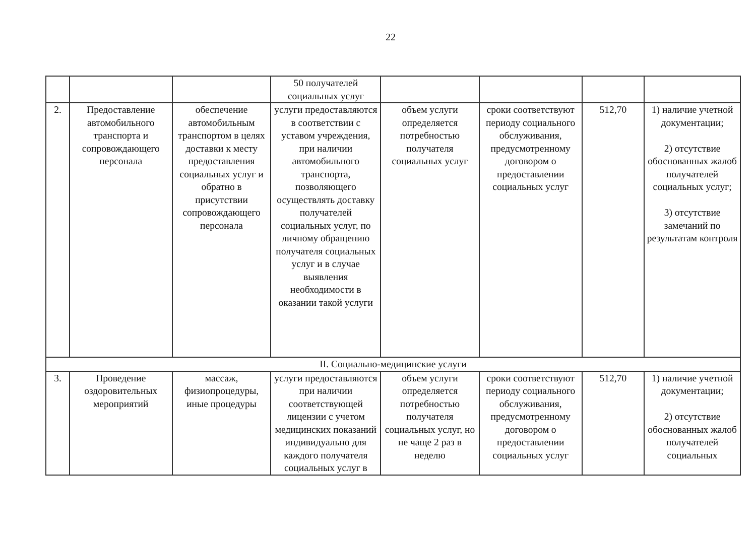22
| | | | 50 получателей социальных услуг | | | | |
| 2. | Предоставление автомобильного транспорта и сопровождающего персонала | обеспечение автомобильным транспортом в целях доставки к месту предоставления социальных услуг и обратно в присутствии сопровождающего персонала | услуги предоставляются в соответствии с уставом учреждения, при наличии автомобильного транспорта, позволяющего осуществлять доставку получателей социальных услуг, по личному обращению получателя социальных услуг и в случае выявления необходимости в оказании такой услуги | объем услуги определяется потребностью получателя социальных услуг | сроки соответствуют периоду социального обслуживания, предусмотренному договором о предоставлении социальных услуг | 512,70 | 1) наличие учетной документации; 2) отсутствие обоснованных жалоб получателей социальных услуг; 3) отсутствие замечаний по результатам контроля |
| II. Социально-медицинские услуги | | | | | | | |
| 3. | Проведение оздоровительных мероприятий | массаж, физиопроцедуры, иные процедуры | услуги предоставляются при наличии соответствующей лицензии с учетом медицинских показаний индивидуально для каждого получателя социальных услуг в | объем услуги определяется потребностью получателя социальных услуг, но не чаще 2 раз в неделю | сроки соответствуют периоду социального обслуживания, предусмотренному договором о предоставлении социальных услуг | 512,70 | 1) наличие учетной документации; 2) отсутствие обоснованных жалоб получателей социальных |